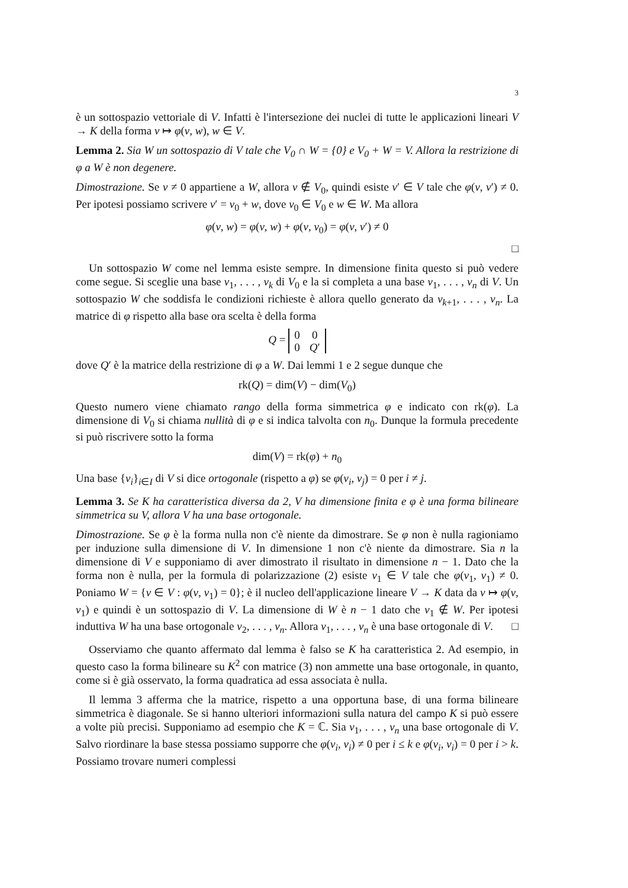3
è un sottospazio vettoriale di V. Infatti è l'intersezione dei nuclei di tutte le applicazioni lineari V → K della forma v ↦ φ(v, w), w ∈ V.
Lemma 2. Sia W un sottospazio di V tale che V<sub>0</sub> ∩ W = {0} e V<sub>0</sub> + W = V. Allora la restrizione di φ a W è non degenere.
Dimostrazione. Se v ≠ 0 appartiene a W, allora v ∉ V<sub>0</sub>, quindi esiste v′ ∈ V tale che φ(v, v′) ≠ 0. Per ipotesi possiamo scrivere v′ = v<sub>0</sub> + w, dove v<sub>0</sub> ∈ V<sub>0</sub> e w ∈ W. Ma allora
φ(v, w) = φ(v, w) + φ(v, v<sub>0</sub>) = φ(v, v′) ≠ 0
□
Un sottospazio W come nel lemma esiste sempre. In dimensione finita questo si può vedere come segue. Si sceglie una base v<sub>1</sub>, . . . , v<sub>k</sub> di V<sub>0</sub> e la si completa a una base v<sub>1</sub>, . . . , v<sub>n</sub> di V. Un sottospazio W che soddisfa le condizioni richieste è allora quello generato da v<sub>k+1</sub>, . . . , v<sub>n</sub>. La matrice di φ rispetto alla base ora scelta è della forma
Q =
| 0 | 0 |
| 0 | Q ′ |
dove Q′ è la matrice della restrizione di φ a W. Dai lemmi 1 e 2 segue dunque che
rk(Q) = dim(V) − dim(V<sub>0</sub>)
Questo numero viene chiamato rango della forma simmetrica φ e indicato con rk(φ). La dimensione di V<sub>0</sub> si chiama nullità di φ e si indica talvolta con n<sub>0</sub>. Dunque la formula precedente si può riscrivere sotto la forma
dim(V) = rk(φ) + n<sub>0</sub>
Una base {v<sub>i</sub>}<sub>i∈I</sub> di V si dice ortogonale (rispetto a φ) se φ(v<sub>i</sub>, v<sub>j</sub>) = 0 per i ≠ j.
Lemma 3. Se K ha caratteristica diversa da 2, V ha dimensione finita e φ è una forma bilineare simmetrica su V, allora V ha una base ortogonale.
Dimostrazione. Se φ è la forma nulla non c'è niente da dimostrare. Se φ non è nulla ragioniamo per induzione sulla dimensione di V. In dimensione 1 non c'è niente da dimostrare. Sia n la dimensione di V e supponiamo di aver dimostrato il risultato in dimensione n − 1. Dato che la forma non è nulla, per la formula di polarizzazione (2) esiste v<sub>1</sub> ∈ V tale che φ(v<sub>1</sub>, v<sub>1</sub>) ≠ 0. Poniamo W = {v ∈ V : φ(v, v<sub>1</sub>) = 0}; è il nucleo dell'applicazione lineare V → K data da v ↦ φ(v, v<sub>1</sub>) e quindi è un sottospazio di V. La dimensione di W è n − 1 dato che v<sub>1</sub> ∉ W. Per ipotesi induttiva W ha una base ortogonale v<sub>2</sub>, . . . , v<sub>n</sub>. Allora v<sub>1</sub>, . . . , v<sub>n</sub> è una base ortogonale di V. □
Osserviamo che quanto affermato dal lemma è falso se K ha caratteristica 2. Ad esempio, in questo caso la forma bilineare su K<sup>2</sup> con matrice (3) non ammette una base ortogonale, in quanto, come si è già osservato, la forma quadratica ad essa associata è nulla.
Il lemma 3 afferma che la matrice, rispetto a una opportuna base, di una forma bilineare simmetrica è diagonale. Se si hanno ulteriori informazioni sulla natura del campo K si può essere a volte più precisi. Supponiamo ad esempio che K = ℂ. Sia v<sub>1</sub>, . . . , v<sub>n</sub> una base ortogonale di V. Salvo riordinare la base stessa possiamo supporre che φ(v<sub>i</sub>, v<sub>i</sub>) ≠ 0 per i ≤ k e φ(v<sub>i</sub>, v<sub>i</sub>) = 0 per i > k. Possiamo trovare numeri complessi